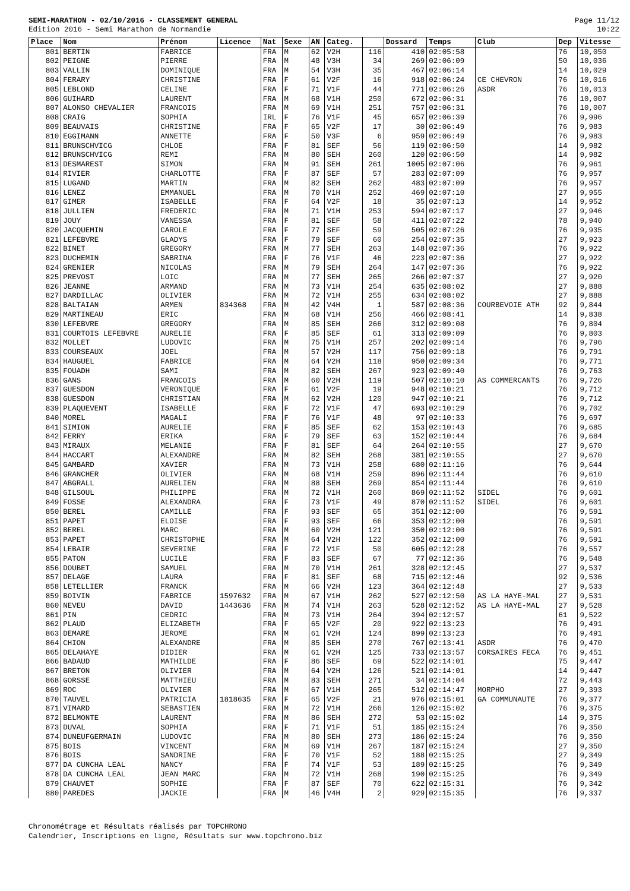SEMI-MARATHON - 02/10/2016 - CLASSEMENT GENERAL
Edition 2016 - Semi Marathon de Normandie
Page 11/12
10:22
| Place | Nom | Prénom | Licence | Nat | Sexe | AN | Categ. | | Dossard | Temps | Club | Dep | Vitesse |
| --- | --- | --- | --- | --- | --- | --- | --- | --- | --- | --- | --- | --- | --- |
| 801 | BERTIN | FABRICE | | FRA | M | 62 | V2H | 116 | 410 | 02:05:58 | | 76 | 10,050 |
| 802 | PEIGNE | PIERRE | | FRA | M | 48 | V3H | 34 | 269 | 02:06:09 | | 50 | 10,036 |
| 803 | VALLIN | DOMINIQUE | | FRA | M | 54 | V3H | 35 | 467 | 02:06:14 | | 14 | 10,029 |
| 804 | FERARY | CHRISTINE | | FRA | F | 61 | V2F | 16 | 918 | 02:06:24 | CE CHEVRON | 76 | 10,016 |
| 805 | LEBLOND | CELINE | | FRA | F | 71 | V1F | 44 | 771 | 02:06:26 | ASDR | 76 | 10,013 |
| 806 | GUIHARD | LAURENT | | FRA | M | 68 | V1H | 250 | 672 | 02:06:31 | | 76 | 10,007 |
| 807 | ALONSO CHEVALIER | FRANCOIS | | FRA | M | 69 | V1H | 251 | 757 | 02:06:31 | | 76 | 10,007 |
| 808 | CRAIG | SOPHIA | | IRL | F | 76 | V1F | 45 | 657 | 02:06:39 | | 76 | 9,996 |
| 809 | BEAUVAIS | CHRISTINE | | FRA | F | 65 | V2F | 17 | 30 | 02:06:49 | | 76 | 9,983 |
| 810 | EGGIMANN | ANNETTE | | FRA | F | 50 | V3F | 6 | 959 | 02:06:49 | | 76 | 9,983 |
| 811 | BRUNSCHVICG | CHLOE | | FRA | F | 81 | SEF | 56 | 119 | 02:06:50 | | 14 | 9,982 |
| 812 | BRUNSCHVICG | REMI | | FRA | M | 80 | SEH | 260 | 120 | 02:06:50 | | 14 | 9,982 |
| 813 | DESMAREST | SIMON | | FRA | M | 91 | SEH | 261 | 1005 | 02:07:06 | | 76 | 9,961 |
| 814 | RIVIER | CHARLOTTE | | FRA | F | 87 | SEF | 57 | 283 | 02:07:09 | | 76 | 9,957 |
| 815 | LUGAND | MARTIN | | FRA | M | 82 | SEH | 262 | 483 | 02:07:09 | | 76 | 9,957 |
| 816 | LENEZ | EMMANUEL | | FRA | M | 70 | V1H | 252 | 469 | 02:07:10 | | 27 | 9,955 |
| 817 | GIMER | ISABELLE | | FRA | F | 64 | V2F | 18 | 35 | 02:07:13 | | 14 | 9,952 |
| 818 | JULLIEN | FREDERIC | | FRA | M | 71 | V1H | 253 | 594 | 02:07:17 | | 27 | 9,946 |
| 819 | JOUY | VANESSA | | FRA | F | 81 | SEF | 58 | 411 | 02:07:22 | | 78 | 9,940 |
| 820 | JACQUEMIN | CAROLE | | FRA | F | 77 | SEF | 59 | 505 | 02:07:26 | | 76 | 9,935 |
| 821 | LEFEBVRE | GLADYS | | FRA | F | 79 | SEF | 60 | 254 | 02:07:35 | | 27 | 9,923 |
| 822 | BINET | GREGORY | | FRA | M | 77 | SEH | 263 | 148 | 02:07:36 | | 76 | 9,922 |
| 823 | DUCHEMIN | SABRINA | | FRA | F | 76 | V1F | 46 | 223 | 02:07:36 | | 27 | 9,922 |
| 824 | GRENIER | NICOLAS | | FRA | M | 79 | SEH | 264 | 147 | 02:07:36 | | 76 | 9,922 |
| 825 | PREVOST | LOIC | | FRA | M | 77 | SEH | 265 | 266 | 02:07:37 | | 27 | 9,920 |
| 826 | JEANNE | ARMAND | | FRA | M | 73 | V1H | 254 | 635 | 02:08:02 | | 27 | 9,888 |
| 827 | DARDILLAC | OLIVIER | | FRA | M | 72 | V1H | 255 | 634 | 02:08:02 | | 27 | 9,888 |
| 828 | BALTAIAN | ARMEN | 834368 | FRA | M | 42 | V4H | 1 | 587 | 02:08:36 | COURBEVOIE ATH | 92 | 9,844 |
| 829 | MARTINEAU | ERIC | | FRA | M | 68 | V1H | 256 | 466 | 02:08:41 | | 14 | 9,838 |
| 830 | LEFEBVRE | GREGORY | | FRA | M | 85 | SEH | 266 | 312 | 02:09:08 | | 76 | 9,804 |
| 831 | COURTOIS LEFEBVRE | AURELIE | | FRA | F | 85 | SEF | 61 | 313 | 02:09:09 | | 76 | 9,803 |
| 832 | MOLLET | LUDOVIC | | FRA | M | 75 | V1H | 257 | 202 | 02:09:14 | | 76 | 9,796 |
| 833 | COURSEAUX | JOEL | | FRA | M | 57 | V2H | 117 | 756 | 02:09:18 | | 76 | 9,791 |
| 834 | HAUGUEL | FABRICE | | FRA | M | 64 | V2H | 118 | 950 | 02:09:34 | | 76 | 9,771 |
| 835 | FOUADH | SAMI | | FRA | M | 82 | SEH | 267 | 923 | 02:09:40 | | 76 | 9,763 |
| 836 | GANS | FRANCOIS | | FRA | M | 60 | V2H | 119 | 507 | 02:10:10 | AS COMMERCANTS | 76 | 9,726 |
| 837 | GUESDON | VERONIQUE | | FRA | F | 61 | V2F | 19 | 948 | 02:10:21 | | 76 | 9,712 |
| 838 | GUESDON | CHRISTIAN | | FRA | M | 62 | V2H | 120 | 947 | 02:10:21 | | 76 | 9,712 |
| 839 | PLAQUEVENT | ISABELLE | | FRA | F | 72 | V1F | 47 | 693 | 02:10:29 | | 76 | 9,702 |
| 840 | MOREL | MAGALI | | FRA | F | 76 | V1F | 48 | 97 | 02:10:33 | | 76 | 9,697 |
| 841 | SIMION | AURELIE | | FRA | F | 85 | SEF | 62 | 153 | 02:10:43 | | 76 | 9,685 |
| 842 | FERRY | ERIKA | | FRA | F | 79 | SEF | 63 | 152 | 02:10:44 | | 76 | 9,684 |
| 843 | MIRAUX | MELANIE | | FRA | F | 81 | SEF | 64 | 264 | 02:10:55 | | 27 | 9,670 |
| 844 | HACCART | ALEXANDRE | | FRA | M | 82 | SEH | 268 | 381 | 02:10:55 | | 27 | 9,670 |
| 845 | GAMBARD | XAVIER | | FRA | M | 73 | V1H | 258 | 680 | 02:11:16 | | 76 | 9,644 |
| 846 | GRANCHER | OLIVIER | | FRA | M | 68 | V1H | 259 | 896 | 02:11:44 | | 76 | 9,610 |
| 847 | ABGRALL | AURELIEN | | FRA | M | 88 | SEH | 269 | 854 | 02:11:44 | | 76 | 9,610 |
| 848 | GILSOUL | PHILIPPE | | FRA | M | 72 | V1H | 260 | 869 | 02:11:52 | SIDEL | 76 | 9,601 |
| 849 | FOSSE | ALEXANDRA | | FRA | F | 73 | V1F | 49 | 870 | 02:11:52 | SIDEL | 76 | 9,601 |
| 850 | BEREL | CAMILLE | | FRA | F | 93 | SEF | 65 | 351 | 02:12:00 | | 76 | 9,591 |
| 851 | PAPET | ELOISE | | FRA | F | 93 | SEF | 66 | 353 | 02:12:00 | | 76 | 9,591 |
| 852 | BEREL | MARC | | FRA | M | 60 | V2H | 121 | 350 | 02:12:00 | | 76 | 9,591 |
| 853 | PAPET | CHRISTOPHE | | FRA | M | 64 | V2H | 122 | 352 | 02:12:00 | | 76 | 9,591 |
| 854 | LEBAIR | SEVERINE | | FRA | F | 72 | V1F | 50 | 605 | 02:12:28 | | 76 | 9,557 |
| 855 | PATON | LUCILE | | FRA | F | 83 | SEF | 67 | 77 | 02:12:36 | | 76 | 9,548 |
| 856 | DOUBET | SAMUEL | | FRA | M | 70 | V1H | 261 | 328 | 02:12:45 | | 27 | 9,537 |
| 857 | DELAGE | LAURA | | FRA | F | 81 | SEF | 68 | 715 | 02:12:46 | | 92 | 9,536 |
| 858 | LETELLIER | FRANCK | | FRA | M | 66 | V2H | 123 | 364 | 02:12:48 | | 27 | 9,533 |
| 859 | BOIVIN | FABRICE | 1597632 | FRA | M | 67 | V1H | 262 | 527 | 02:12:50 | AS LA HAYE-MAL | 27 | 9,531 |
| 860 | NEVEU | DAVID | 1443636 | FRA | M | 74 | V1H | 263 | 528 | 02:12:52 | AS LA HAYE-MAL | 27 | 9,528 |
| 861 | PIN | CEDRIC | | FRA | M | 73 | V1H | 264 | 394 | 02:12:57 | | 61 | 9,522 |
| 862 | PLAUD | ELIZABETH | | FRA | F | 65 | V2F | 20 | 922 | 02:13:23 | | 76 | 9,491 |
| 863 | DEMARE | JEROME | | FRA | M | 61 | V2H | 124 | 899 | 02:13:23 | | 76 | 9,491 |
| 864 | CHION | ALEXANDRE | | FRA | M | 85 | SEH | 270 | 767 | 02:13:41 | ASDR | 76 | 9,470 |
| 865 | DELAHAYE | DIDIER | | FRA | M | 61 | V2H | 125 | 733 | 02:13:57 | CORSAIRES FECA | 76 | 9,451 |
| 866 | BADAUD | MATHILDE | | FRA | F | 86 | SEF | 69 | 522 | 02:14:01 | | 75 | 9,447 |
| 867 | BRETON | OLIVIER | | FRA | M | 64 | V2H | 126 | 521 | 02:14:01 | | 14 | 9,447 |
| 868 | GORSSE | MATTHIEU | | FRA | M | 83 | SEH | 271 | 34 | 02:14:04 | | 72 | 9,443 |
| 869 | ROC | OLIVIER | | FRA | M | 67 | V1H | 265 | 512 | 02:14:47 | MORPHO | 27 | 9,393 |
| 870 | TAUVEL | PATRICIA | 1818635 | FRA | F | 65 | V2F | 21 | 976 | 02:15:01 | GA COMMUNAUTE | 76 | 9,377 |
| 871 | VIMARD | SEBASTIEN | | FRA | M | 72 | V1H | 266 | 126 | 02:15:02 | | 76 | 9,375 |
| 872 | BELMONTE | LAURENT | | FRA | M | 86 | SEH | 272 | 53 | 02:15:02 | | 14 | 9,375 |
| 873 | DUVAL | SOPHIA | | FRA | F | 71 | V1F | 51 | 185 | 02:15:24 | | 76 | 9,350 |
| 874 | DUNEUFGERMAIN | LUDOVIC | | FRA | M | 80 | SEH | 273 | 186 | 02:15:24 | | 76 | 9,350 |
| 875 | BOIS | VINCENT | | FRA | M | 69 | V1H | 267 | 187 | 02:15:24 | | 27 | 9,350 |
| 876 | BOIS | SANDRINE | | FRA | F | 70 | V1F | 52 | 188 | 02:15:25 | | 27 | 9,349 |
| 877 | DA CUNCHA LEAL | NANCY | | FRA | F | 74 | V1F | 53 | 189 | 02:15:25 | | 76 | 9,349 |
| 878 | DA CUNCHA LEAL | JEAN MARC | | FRA | M | 72 | V1H | 268 | 190 | 02:15:25 | | 76 | 9,349 |
| 879 | CHAUVET | SOPHIE | | FRA | F | 87 | SEF | 70 | 622 | 02:15:31 | | 76 | 9,342 |
| 880 | PAREDES | JACKIE | | FRA | M | 46 | V4H | 2 | 929 | 02:15:35 | | 76 | 9,337 |
Chronométrage et Résultats réalisés par TOPCHRONO
Calendrier, Inscriptions en ligne, Résultats sur www.topchrono.biz